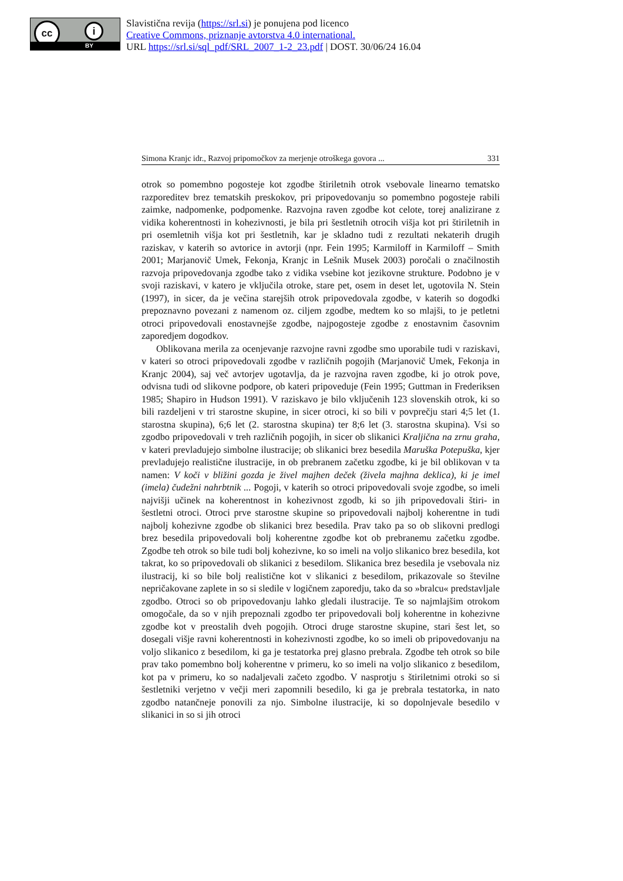cc i
BY
Slavistična revija (https://srl.si) je ponujena pod licenco
Creative Commons, priznanje avtorstva 4.0 international.
URL https://srl.si/sql_pdf/SRL_2007_1-2_23.pdf | DOST. 30/06/24 16.04
Simona Kranjc idr., Razvoj pripomočkov za merjenje otroškega govora ... 331
otrok so pomembno pogosteje kot zgodbe štiriletnih otrok vsebovale linearno tematsko razporeditev brez tematskih preskokov, pri pripovedovanju so pomembno pogosteje rabili zaimke, nadpomenke, podpomenke. Razvojna raven zgodbe kot celote, torej analizirane z vidika koherentnosti in kohezivnosti, je bila pri šestletnih otrocih višja kot pri štiriletnih in pri osemletnih višja kot pri šestletnih, kar je skladno tudi z rezultati nekaterih drugih raziskav, v katerih so avtorice in avtorji (npr. Fein 1995; Karmiloff in Karmiloff – Smith 2001; Marjanovič Umek, Fekonja, Kranjc in Lešnik Musek 2003) poročali o značilnostih razvoja pripovedovanja zgodbe tako z vidika vsebine kot jezikovne strukture. Podobno je v svoji raziskavi, v katero je vključila otroke, stare pet, osem in deset let, ugotovila N. Stein (1997), in sicer, da je večina starejših otrok pripovedovala zgodbe, v katerih so dogodki prepoznavno povezani z namenom oz. ciljem zgodbe, medtem ko so mlajši, to je petletni otroci pripovedovali enostavnejše zgodbe, najpogosteje zgodbe z enostavnim časovnim zaporedjem dogodkov.
Oblikovana merila za ocenjevanje razvojne ravni zgodbe smo uporabile tudi v raziskavi, v kateri so otroci pripovedovali zgodbe v različnih pogojih (Marjanovič Umek, Fekonja in Kranjc 2004), saj več avtorjev ugotavlja, da je razvojna raven zgodbe, ki jo otrok pove, odvisna tudi od slikovne podpore, ob kateri pripoveduje (Fein 1995; Guttman in Frederiksen 1985; Shapiro in Hudson 1991). V raziskavo je bilo vključenih 123 slovenskih otrok, ki so bili razdeljeni v tri starostne skupine, in sicer otroci, ki so bili v povprečju stari 4;5 let (1. starostna skupina), 6;6 let (2. starostna skupina) ter 8;6 let (3. starostna skupina). Vsi so zgodbo pripovedovali v treh različnih pogojih, in sicer ob slikanici Kraljična na zrnu graha, v kateri prevladujejo simbolne ilustracije; ob slikanici brez besedila Maruška Potepuška, kjer prevladujejo realistične ilustracije, in ob prebranem začetku zgodbe, ki je bil oblikovan v ta namen: V koči v bližini gozda je živel majhen deček (živela majhna deklica), ki je imel (imela) čudežni nahrbtnik ... Pogoji, v katerih so otroci pripovedovali svoje zgodbe, so imeli najvišji učinek na koherentnost in kohezivnost zgodb, ki so jih pripovedovali štiri- in šestletni otroci. Otroci prve starostne skupine so pripovedovali najbolj koherentne in tudi najbolj kohezivne zgodbe ob slikanici brez besedila. Prav tako pa so ob slikovni predlogi brez besedila pripovedovali bolj koherentne zgodbe kot ob prebranemu začetku zgodbe. Zgodbe teh otrok so bile tudi bolj kohezivne, ko so imeli na voljo slikanico brez besedila, kot takrat, ko so pripovedovali ob slikanici z besedilom. Slikanica brez besedila je vsebovala niz ilustracij, ki so bile bolj realistične kot v slikanici z besedilom, prikazovale so številne nepričakovane zaplete in so si sledile v logičnem zaporedju, tako da so »bralcu« predstavljale zgodbo. Otroci so ob pripovedovanju lahko gledali ilustracije. Te so najmlajšim otrokom omogočale, da so v njih prepoznali zgodbo ter pripovedovali bolj koherentne in kohezivne zgodbe kot v preostalih dveh pogojih. Otroci druge starostne skupine, stari šest let, so dosegali višje ravni koherentnosti in kohezivnosti zgodbe, ko so imeli ob pripovedovanju na voljo slikanico z besedilom, ki ga je testatorka prej glasno prebrala. Zgodbe teh otrok so bile prav tako pomembno bolj koherentne v primeru, ko so imeli na voljo slikanico z besedilom, kot pa v primeru, ko so nadaljevali začeto zgodbo. V nasprotju s štiriletnimi otroki so si šestletniki verjetno v večji meri zapomnili besedilo, ki ga je prebrala testatorka, in nato zgodbo natančneje ponovili za njo. Simbolne ilustracije, ki so dopolnjevale besedilo v slikanici in so si jih otroci